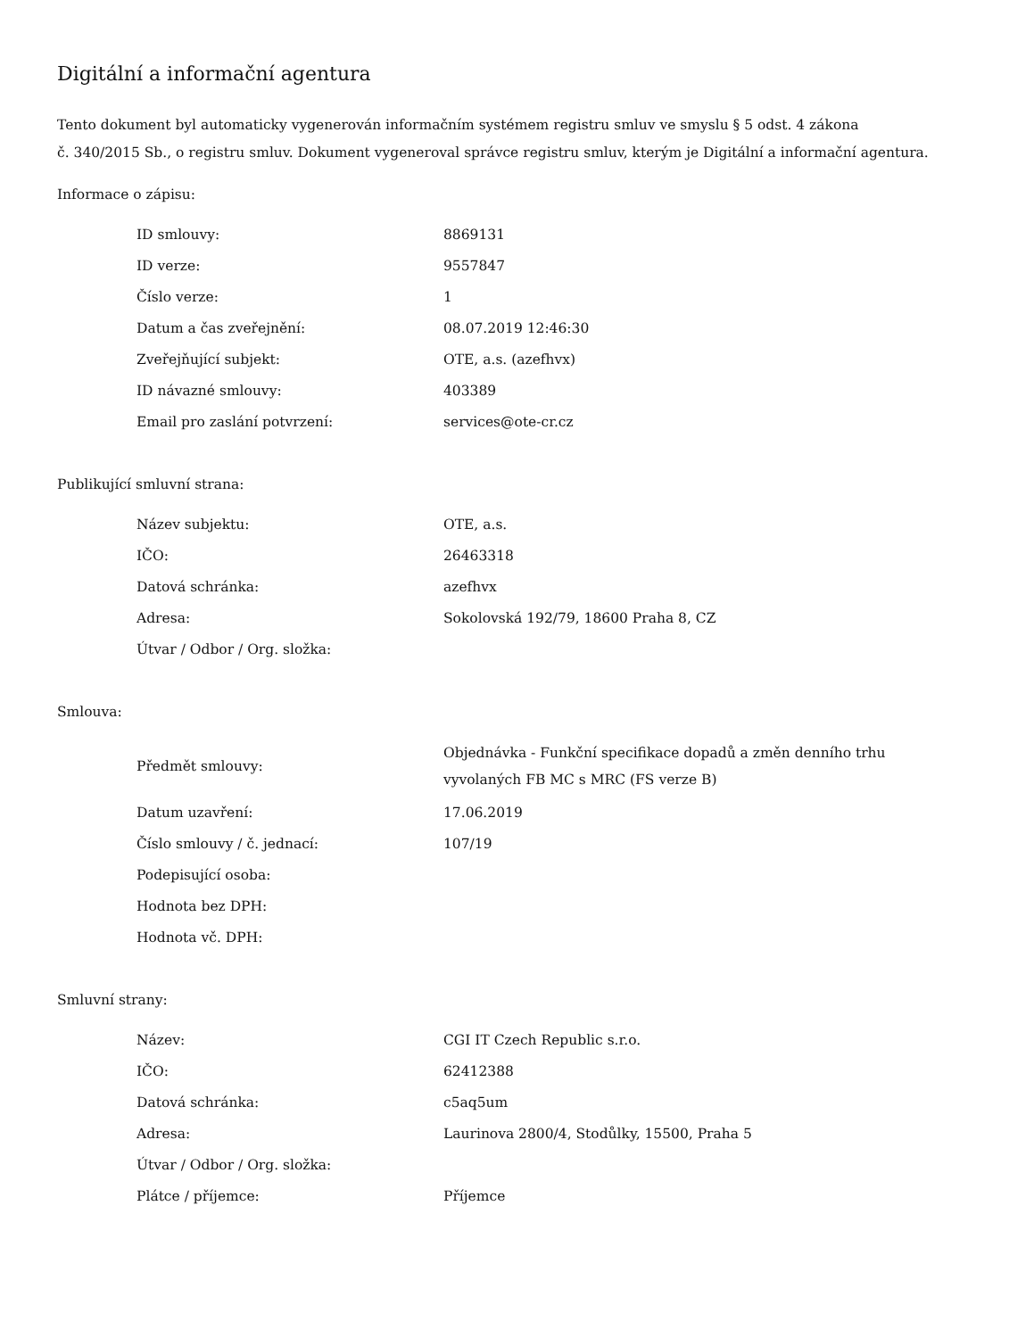Digitální a informační agentura
Tento dokument byl automaticky vygenerován informačním systémem registru smluv ve smyslu § 5 odst. 4 zákona
č. 340/2015 Sb., o registru smluv. Dokument vygeneroval správce registru smluv, kterým je Digitální a informační agentura.
Informace o zápisu:
| ID smlouvy: | 8869131 |
| ID verze: | 9557847 |
| Číslo verze: | 1 |
| Datum a čas zveřejnění: | 08.07.2019 12:46:30 |
| Zveřejňující subjekt: | OTE, a.s. (azefhvx) |
| ID návazné smlouvy: | 403389 |
| Email pro zaslání potvrzení: | services@ote-cr.cz |
Publikující smluvní strana:
| Název subjektu: | OTE, a.s. |
| IČO: | 26463318 |
| Datová schránka: | azefhvx |
| Adresa: | Sokolovská 192/79, 18600 Praha 8, CZ |
| Útvar / Odbor / Org. složka: | |
Smlouva:
| Předmět smlouvy: | Objednávka - Funkční specifikace dopadů a změn denního trhu vyvolaných FB MC s MRC (FS verze B) |
| Datum uzavření: | 17.06.2019 |
| Číslo smlouvy / č. jednací: | 107/19 |
| Podepisující osoba: | |
| Hodnota bez DPH: | |
| Hodnota vč. DPH: | |
Smluvní strany:
| Název: | CGI IT Czech Republic s.r.o. |
| IČO: | 62412388 |
| Datová schránka: | c5aq5um |
| Adresa: | Laurinova 2800/4, Stodůlky, 15500, Praha 5 |
| Útvar / Odbor / Org. složka: | |
| Plátce / příjemce: | Příjemce |